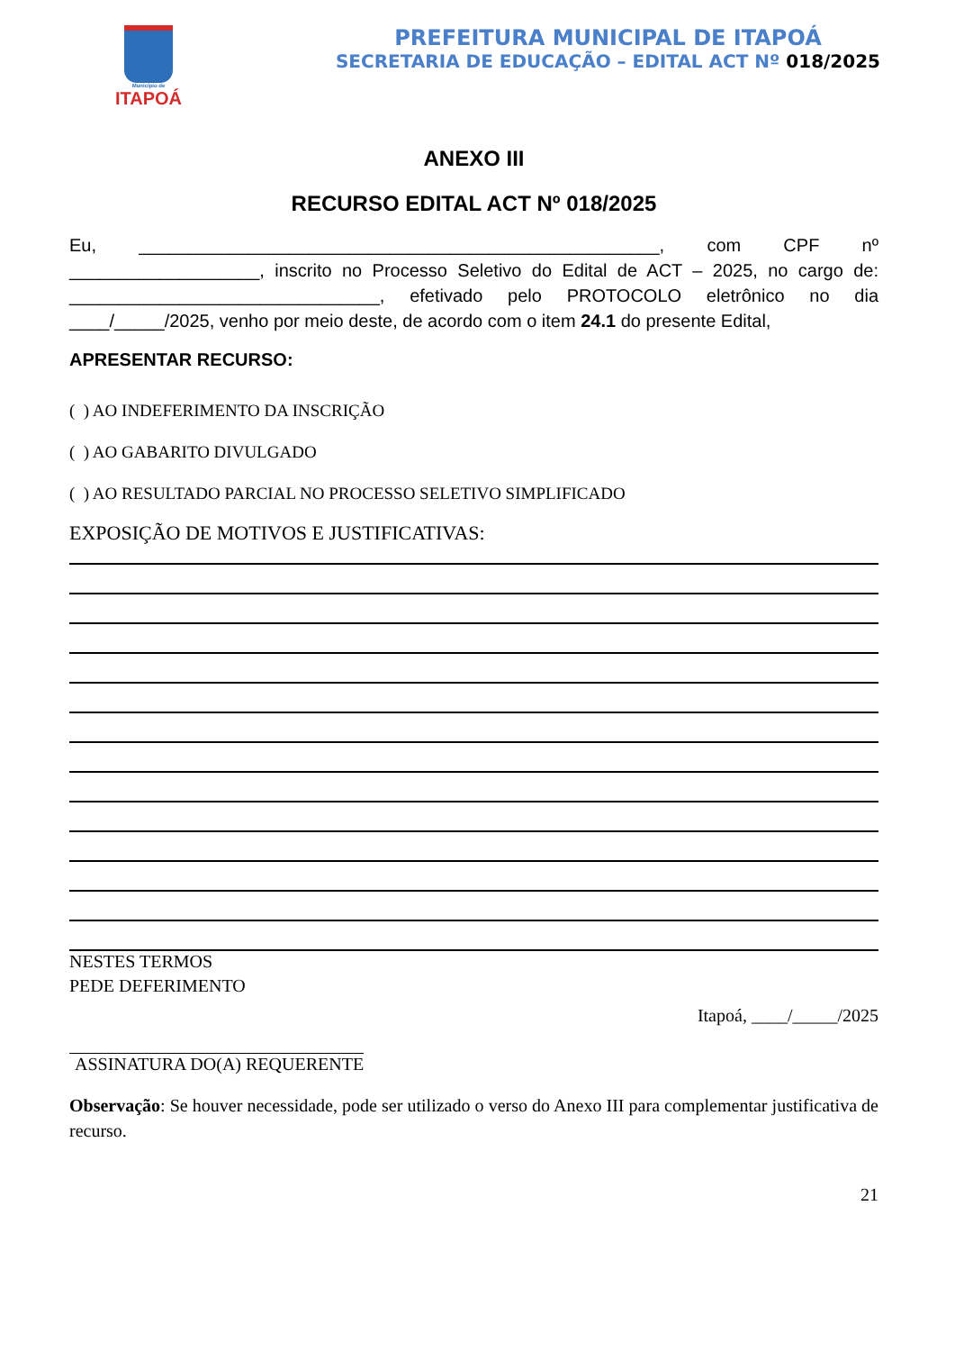Município de
ITAPOÁ
PREFEITURA MUNICIPAL DE ITAPOÁ
SECRETARIA DE EDUCAÇÃO – EDITAL ACT Nº 018/2025
ANEXO III
RECURSO EDITAL ACT Nº 018/2025
Eu, ____________________________________________________, com CPF nº ___________________, inscrito no Processo Seletivo do Edital de ACT – 2025, no cargo de: _______________________________, efetivado pelo PROTOCOLO eletrônico no dia ____/_____/2025, venho por meio deste, de acordo com o item 24.1 do presente Edital,
APRESENTAR RECURSO:
( ) AO INDEFERIMENTO DA INSCRIÇÃO
( ) AO GABARITO DIVULGADO
( ) AO RESULTADO PARCIAL NO PROCESSO SELETIVO SIMPLIFICADO
EXPOSIÇÃO DE MOTIVOS E JUSTIFICATIVAS:
NESTES TERMOS
PEDE DEFERIMENTO
Itapoá, ____/_____/2025
ASSINATURA DO(A) REQUERENTE
Observação: Se houver necessidade, pode ser utilizado o verso do Anexo III para complementar justificativa de recurso.
21